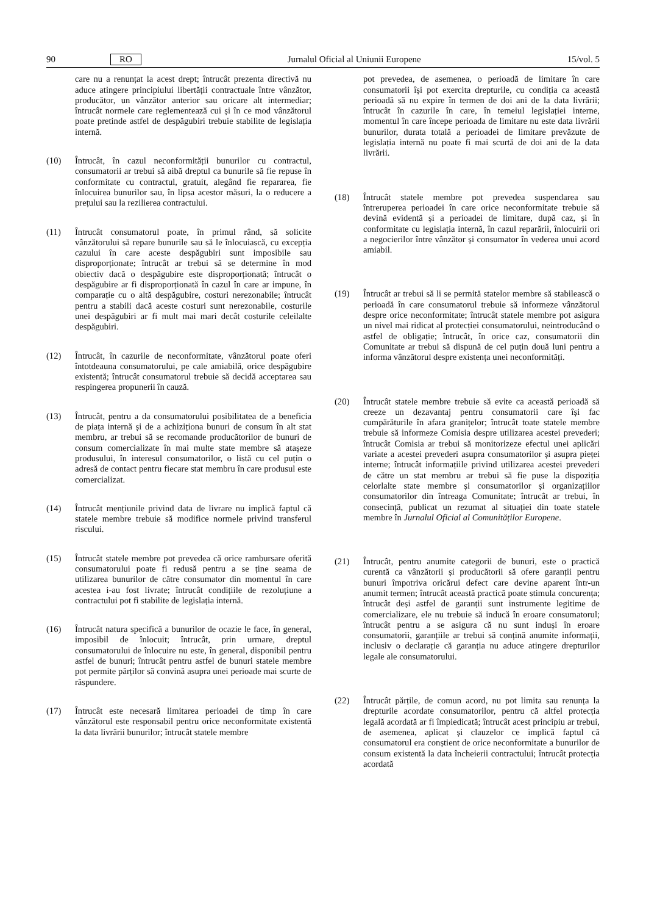90 RO Jurnalul Oficial al Uniunii Europene 15/vol. 5
care nu a renunțat la acest drept; întrucât prezenta directivă nu aduce atingere principiului libertății contractuale între vânzător, producător, un vânzător anterior sau oricare alt intermediar; întrucât normele care reglementează cui și în ce mod vânzătorul poate pretinde astfel de despăgubiri trebuie stabilite de legislația internă.
(10) Întrucât, în cazul neconformității bunurilor cu contractul, consumatorii ar trebui să aibă dreptul ca bunurile să fie repuse în conformitate cu contractul, gratuit, alegând fie repararea, fie înlocuirea bunurilor sau, în lipsa acestor măsuri, la o reducere a prețului sau la rezilierea contractului.
(11) Întrucât consumatorul poate, în primul rând, să solicite vânzătorului să repare bunurile sau să le înlocuiască, cu excepția cazului în care aceste despăgubiri sunt imposibile sau disproporționate; întrucât ar trebui să se determine în mod obiectiv dacă o despăgubire este disproporționată; întrucât o despăgubire ar fi disproporționată în cazul în care ar impune, în comparație cu o altă despăgubire, costuri nerezonabile; întrucât pentru a stabili dacă aceste costuri sunt nerezonabile, costurile unei despăgubiri ar fi mult mai mari decât costurile celeilalte despăgubiri.
(12) Întrucât, în cazurile de neconformitate, vânzătorul poate oferi întotdeauna consumatorului, pe cale amiabilă, orice despăgubire existentă; întrucât consumatorul trebuie să decidă acceptarea sau respingerea propunerii în cauză.
(13) Întrucât, pentru a da consumatorului posibilitatea de a beneficia de piața internă și de a achiziționa bunuri de consum în alt stat membru, ar trebui să se recomande producătorilor de bunuri de consum comercializate în mai multe state membre să atașeze produsului, în interesul consumatorilor, o listă cu cel puțin o adresă de contact pentru fiecare stat membru în care produsul este comercializat.
(14) Întrucât mențiunile privind data de livrare nu implică faptul că statele membre trebuie să modifice normele privind transferul riscului.
(15) Întrucât statele membre pot prevedea că orice rambursare oferită consumatorului poate fi redusă pentru a se ține seama de utilizarea bunurilor de către consumator din momentul în care acestea i-au fost livrate; întrucât condițiile de rezoluțiune a contractului pot fi stabilite de legislația internă.
(16) Întrucât natura specifică a bunurilor de ocazie le face, în general, imposibil de înlocuit; întrucât, prin urmare, dreptul consumatorului de înlocuire nu este, în general, disponibil pentru astfel de bunuri; întrucât pentru astfel de bunuri statele membre pot permite părților să convină asupra unei perioade mai scurte de răspundere.
(17) Întrucât este necesară limitarea perioadei de timp în care vânzătorul este responsabil pentru orice neconformitate existentă la data livrării bunurilor; întrucât statele membre
pot prevedea, de asemenea, o perioadă de limitare în care consumatorii își pot exercita drepturile, cu condiția ca această perioadă să nu expire în termen de doi ani de la data livrării; întrucât în cazurile în care, în temeiul legislației interne, momentul în care începe perioada de limitare nu este data livrării bunurilor, durata totală a perioadei de limitare prevăzute de legislația internă nu poate fi mai scurtă de doi ani de la data livrării.
(18) Întrucât statele membre pot prevedea suspendarea sau întreruperea perioadei în care orice neconformitate trebuie să devină evidentă și a perioadei de limitare, după caz, și în conformitate cu legislația internă, în cazul reparării, înlocuirii ori a negocierilor între vânzător și consumator în vederea unui acord amiabil.
(19) Întrucât ar trebui să li se permită statelor membre să stabilească o perioadă în care consumatorul trebuie să informeze vânzătorul despre orice neconformitate; întrucât statele membre pot asigura un nivel mai ridicat al protecției consumatorului, neintroducând o astfel de obligație; întrucât, în orice caz, consumatorii din Comunitate ar trebui să dispună de cel puțin două luni pentru a informa vânzătorul despre existența unei neconformități.
(20) Întrucât statele membre trebuie să evite ca această perioadă să creeze un dezavantaj pentru consumatorii care își fac cumpărăturile în afara granițelor; întrucât toate statele membre trebuie să informeze Comisia despre utilizarea acestei prevederi; întrucât Comisia ar trebui să monitorizeze efectul unei aplicări variate a acestei prevederi asupra consumatorilor și asupra pieței interne; întrucât informațiile privind utilizarea acestei prevederi de către un stat membru ar trebui să fie puse la dispoziția celorlalte state membre și consumatorilor și organizațiilor consumatorilor din întreaga Comunitate; întrucât ar trebui, în consecință, publicat un rezumat al situației din toate statele membre în Jurnalul Oficial al Comunităților Europene.
(21) Întrucât, pentru anumite categorii de bunuri, este o practică curentă ca vânzătorii și producătorii să ofere garanții pentru bunuri împotriva oricărui defect care devine aparent într-un anumit termen; întrucât această practică poate stimula concurența; întrucât deși astfel de garanții sunt instrumente legitime de comercializare, ele nu trebuie să inducă în eroare consumatorul; întrucât pentru a se asigura că nu sunt induși în eroare consumatorii, garanțiile ar trebui să conțină anumite informații, inclusiv o declarație că garanția nu aduce atingere drepturilor legale ale consumatorului.
(22) Întrucât părțile, de comun acord, nu pot limita sau renunța la drepturile acordate consumatorilor, pentru că altfel protecția legală acordată ar fi împiedicată; întrucât acest principiu ar trebui, de asemenea, aplicat și clauzelor ce implică faptul că consumatorul era conștient de orice neconformitate a bunurilor de consum existentă la data încheierii contractului; întrucât protecția acordată